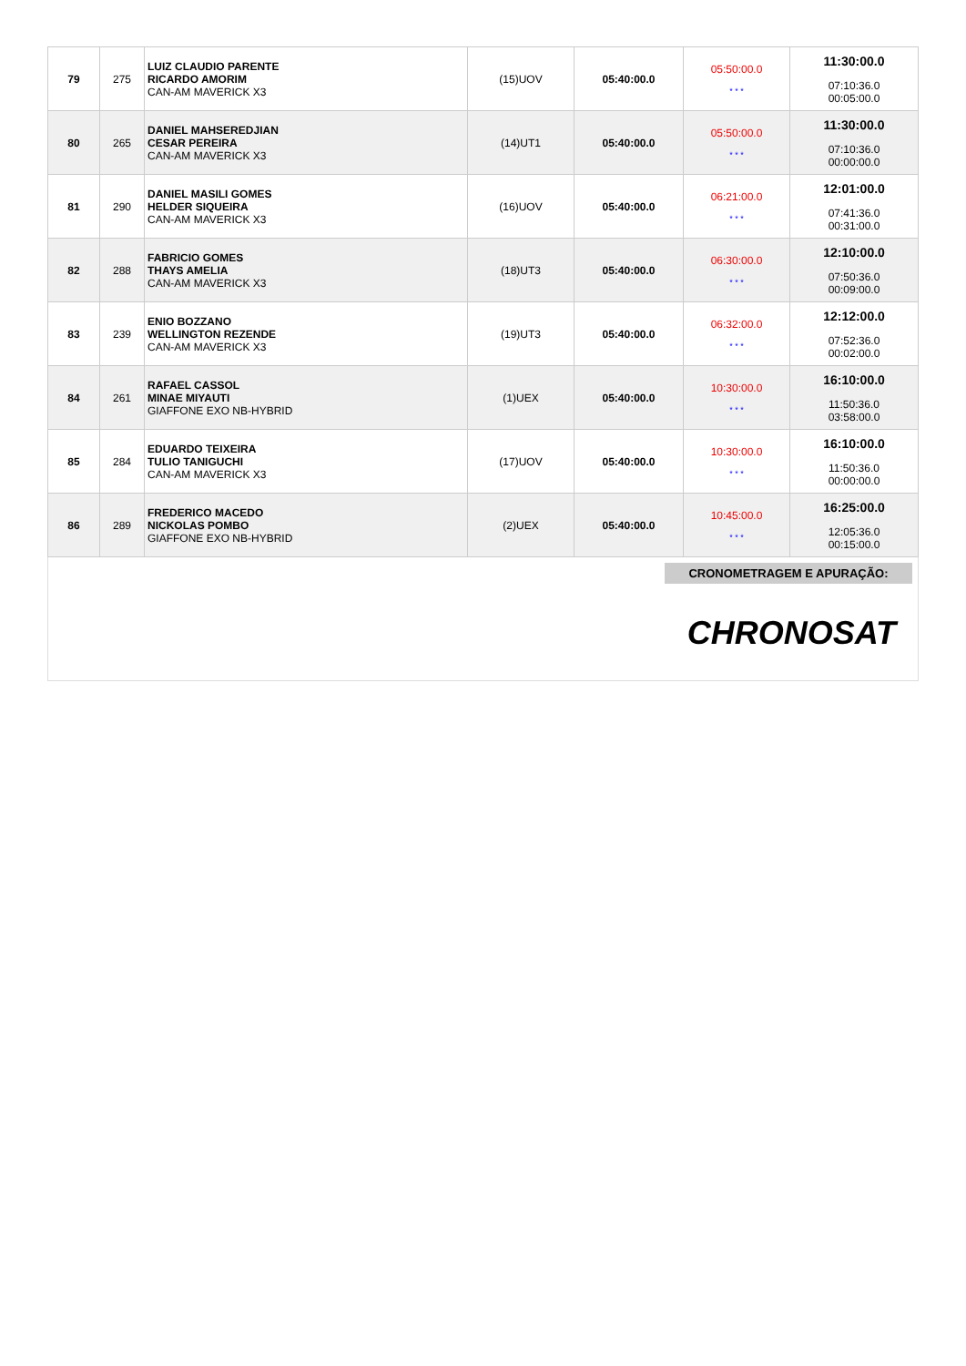| 79 | 275 | LUIZ CLAUDIO PARENTE RICARDO AMORIM CAN-AM MAVERICK X3 | (15)UOV | 05:40:00.0 | 05:50:00.0 * * * | 11:30:00.0 07:10:36.0 00:05:00.0 |
| 80 | 265 | DANIEL MAHSEREDJIAN CESAR PEREIRA CAN-AM MAVERICK X3 | (14)UT1 | 05:40:00.0 | 05:50:00.0 * * * | 11:30:00.0 07:10:36.0 00:00:00.0 |
| 81 | 290 | DANIEL MASILI GOMES HELDER SIQUEIRA CAN-AM MAVERICK X3 | (16)UOV | 05:40:00.0 | 06:21:00.0 * * * | 12:01:00.0 07:41:36.0 00:31:00.0 |
| 82 | 288 | FABRICIO GOMES THAYS AMELIA CAN-AM MAVERICK X3 | (18)UT3 | 05:40:00.0 | 06:30:00.0 * * * | 12:10:00.0 07:50:36.0 00:09:00.0 |
| 83 | 239 | ENIO BOZZANO WELLINGTON REZENDE CAN-AM MAVERICK X3 | (19)UT3 | 05:40:00.0 | 06:32:00.0 * * * | 12:12:00.0 07:52:36.0 00:02:00.0 |
| 84 | 261 | RAFAEL CASSOL MINAE MIYAUTI GIAFFONE EXO NB-HYBRID | (1)UEX | 05:40:00.0 | 10:30:00.0 * * * | 16:10:00.0 11:50:36.0 03:58:00.0 |
| 85 | 284 | EDUARDO TEIXEIRA TULIO TANIGUCHI CAN-AM MAVERICK X3 | (17)UOV | 05:40:00.0 | 10:30:00.0 * * * | 16:10:00.0 11:50:36.0 00:00:00.0 |
| 86 | 289 | FREDERICO MACEDO NICKOLAS POMBO GIAFFONE EXO NB-HYBRID | (2)UEX | 05:40:00.0 | 10:45:00.0 * * * | 16:25:00.0 12:05:36.0 00:15:00.0 |
CRONOMETRAGEM E APURAÇÃO:
CHRONOSAT